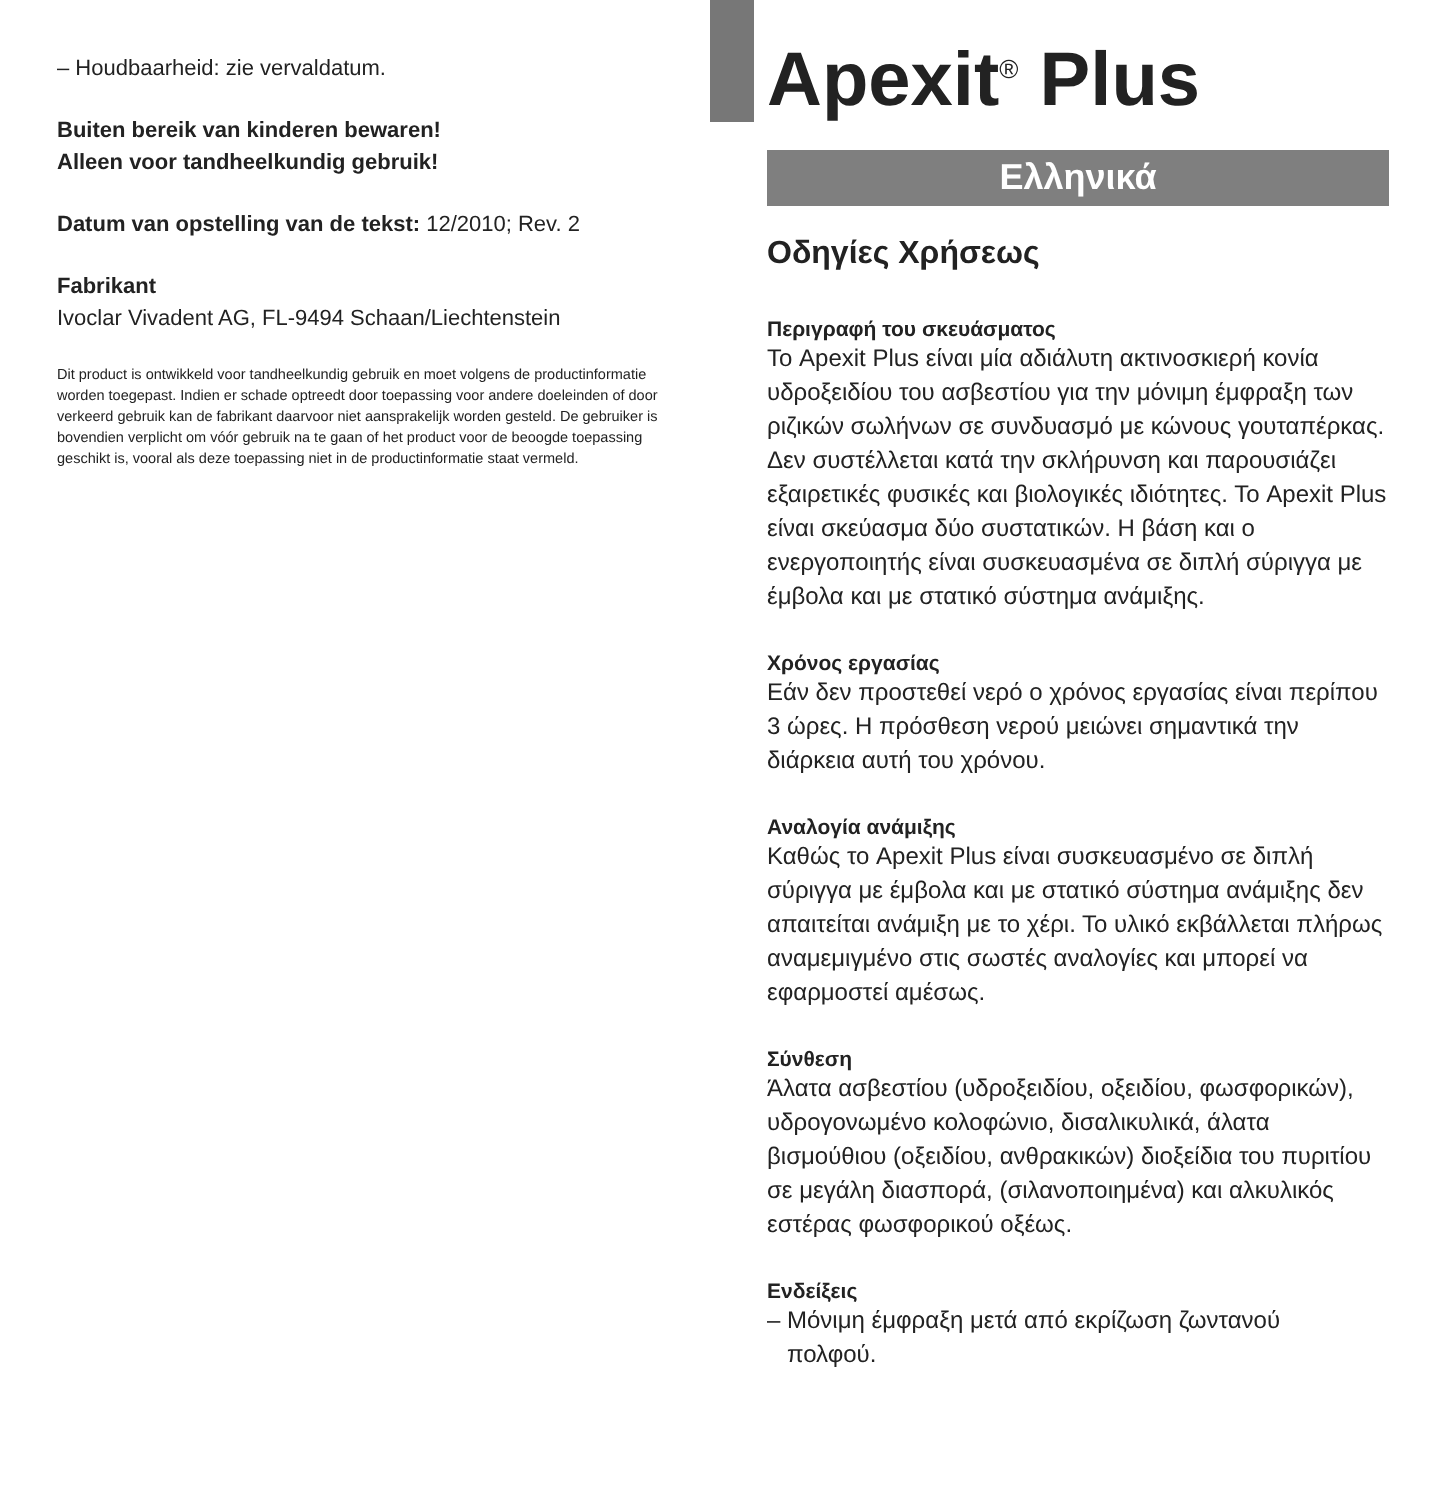– Houdbaarheid: zie vervaldatum.
Buiten bereik van kinderen bewaren!
Alleen voor tandheelkundig gebruik!
Datum van opstelling van de tekst: 12/2010; Rev. 2
Fabrikant
Ivoclar Vivadent AG, FL-9494 Schaan/Liechtenstein
Dit product is ontwikkeld voor tandheelkundig gebruik en moet volgens de productinformatie worden toegepast. Indien er schade optreedt door toepassing voor andere doeleinden of door verkeerd gebruik kan de fabrikant daarvoor niet aansprakelijk worden gesteld. De gebruiker is bovendien verplicht om vóór gebruik na te gaan of het product voor de beoogde toepassing geschikt is, vooral als deze toepassing niet in de productinformatie staat vermeld.
Apexit<sup>®</sup> Plus
Ελληνικά
Οδηγίες Χρήσεως
Περιγραφή του σκευάσματος
Το Apexit Plus είναι μία αδιάλυτη ακτινοσκιερή κονία υδροξειδίου του ασβεστίου για την μόνιμη έμφραξη των ριζικών σωλήνων σε συνδυασμό με κώνους γουταπέρκας. Δεν συστέλλεται κατά την σκλήρυνση και παρουσιάζει εξαιρετικές φυσικές και βιολογικές ιδιότητες. Το Apexit Plus είναι σκεύασμα δύο συστατικών. Η βάση και ο ενεργοποιητής είναι συσκευασμένα σε διπλή σύριγγα με έμβολα και με στατικό σύστημα ανάμιξης.
Χρόνος εργασίας
Εάν δεν προστεθεί νερό ο χρόνος εργασίας είναι περίπου 3 ώρες. Η πρόσθεση νερού μειώνει σημαντικά την διάρκεια αυτή του χρόνου.
Αναλογία ανάμιξης
Καθώς το Apexit Plus είναι συσκευασμένο σε διπλή σύριγγα με έμβολα και με στατικό σύστημα ανάμιξης δεν απαιτείται ανάμιξη με το χέρι. Το υλικό εκβάλλεται πλήρως αναμεμιγμένο στις σωστές αναλογίες και μπορεί να εφαρμοστεί αμέσως.
Σύνθεση
Άλατα ασβεστίου (υδροξειδίου, οξειδίου, φωσφορικών), υδρογονωμένο κολοφώνιο, δισαλικυλικά, άλατα βισμούθιου (οξειδίου, ανθρακικών) διοξείδια του πυριτίου σε μεγάλη διασπορά, (σιλανοποιημένα) και αλκυλικός εστέρας φωσφορικού οξέως.
Ενδείξεις
– Μόνιμη έμφραξη μετά από εκρίζωση ζωντανού
πολφού.